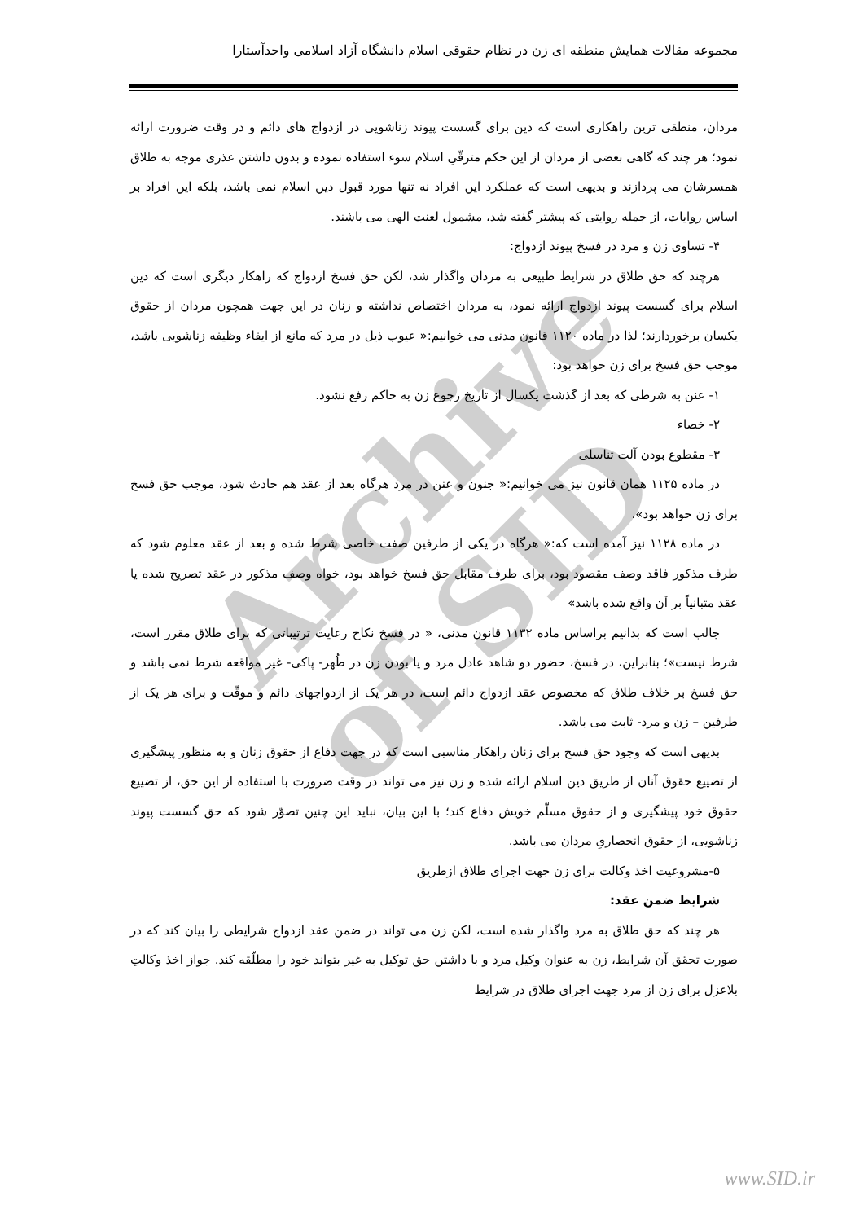مجموعه مقالات همایش منطقه ای زن در نظام حقوقی اسلام دانشگاه آزاد اسلامی واحدآستارا
Archive of SID
مردان، منطقی ترین راهکاری است که دین برای گسست پیوند زناشویی در ازدواج های دائم و در وقت ضرورت ارائه نمود؛ هر چند که گاهی بعضی از مردان از این حکم مترقّیِ اسلام سوء استفاده نموده و بدون داشتن عذری موجه به طلاق همسرشان می پردازند و بدیهی است که عملکرد این افراد نه تنها مورد قبول دین اسلام نمی باشد، بلکه این افراد بر اساس روایات، از جمله روایتی که پیشتر گفته شد، مشمول لعنت الهی می باشند.
۴- تساوی زن و مرد در فسخ پیوند ازدواج:
هرچند که حق طلاق در شرایط طبیعی به مردان واگذار شد، لکن حق فسخ ازدواج که راهکار دیگری است که دین اسلام برای گسست پیوند ازدواج ارائه نمود، به مردان اختصاص نداشته و زنان در این جهت همچون مردان از حقوق یکسان برخوردارند؛ لذا در ماده ۱۱۲۰ قانون مدنی می خوانیم:« عیوب ذیل در مرد که مانع از ایفاء وظیفه زناشویی باشد، موجب حق فسخ برای زن خواهد بود:
۱- عنن به شرطی که بعد از گذشت یکسال از تاریخ رجوع زن به حاکم رفع نشود.
۲- خصاء
۳- مقطوع بودن آلت تناسلی
در ماده ۱۱۲۵ همان قانون نیز می خوانیم:« جنون و عنن در مرد هرگاه بعد از عقد هم حادث شود، موجب حق فسخ برای زن خواهد بود».
در ماده ۱۱۲۸ نیز آمده است که:« هرگاه در یکی از طرفین صفت خاصی شرط شده و بعد از عقد معلوم شود که طرف مذکور فاقد وصف مقصود بود، برای طرف مقابل حق فسخ خواهد بود، خواه وصف مذکور در عقد تصریح شده یا عقد متبانیاً بر آن واقع شده باشد»
جالب است که بدانیم براساس ماده ۱۱۳۲ قانون مدنی، « در فسخ نکاح رعایت ترتیباتی که برای طلاق مقرر است، شرط نیست»؛ بنابراین، در فسخ، حضور دو شاهد عادل مرد و یا بودن زن در طُهر- پاکی- غیر مواقعه شرط نمی باشد و حق فسخ بر خلاف طلاق که مخصوص عقد ازدواج دائم است، در هر یک از ازدواجهای دائم و موقّت و برای هر یک از طرفین – زن و مرد- ثابت می باشد.
بدیهی است که وجود حق فسخ برای زنان راهکار مناسبی است که در جهت دفاع از حقوق زنان و به منظور پیشگیری از تضییع حقوق آنان از طریق دین اسلام ارائه شده و زن نیز می تواند در وقت ضرورت با استفاده از این حق، از تضییع حقوق خود پیشگیری و از حقوق مسلّم خویش دفاع کند؛ با این بیان، نباید این چنین تصوّر شود که حق گسست پیوند زناشویی، از حقوق انحصاریِ مردان می باشد.
۵-مشروعیت اخذ وکالت برای زن جهت اجرای طلاق ازطریق
شرایط ضمن عقد:
هر چند که حق طلاق به مرد واگذار شده است، لکن زن می تواند در ضمن عقد ازدواج شرایطی را بیان کند که در صورت تحقق آن شرایط، زن به عنوان وکیل مرد و با داشتن حق توکیل به غیر بتواند خود را مطلّقه کند. جواز اخذ وکالتِ بلاعزل برای زن از مرد جهت اجرای طلاق در شرایط
www.SID.ir